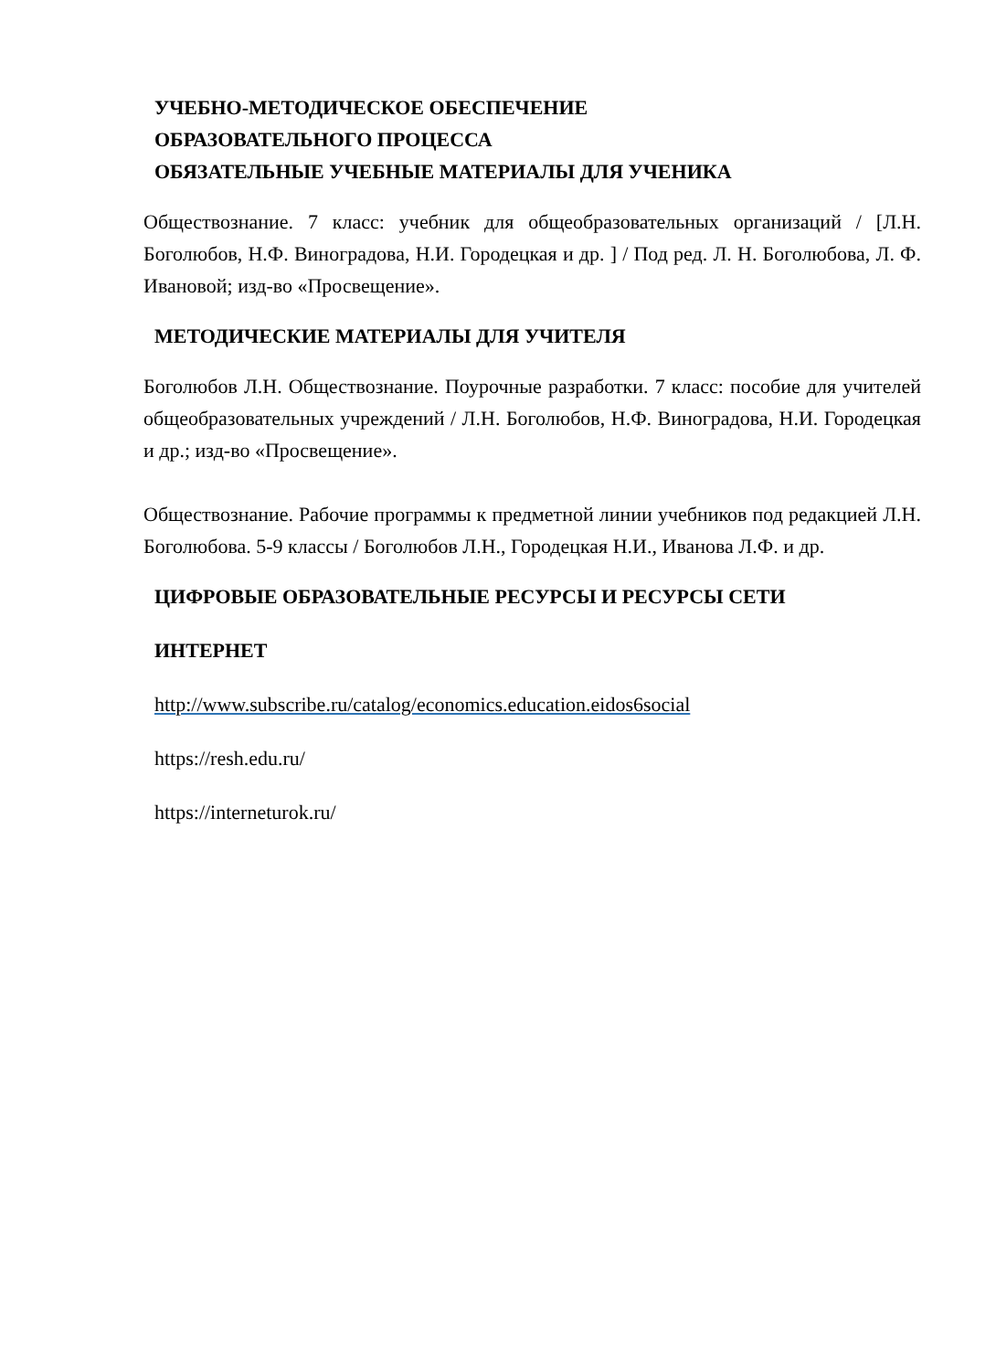УЧЕБНО-МЕТОДИЧЕСКОЕ ОБЕСПЕЧЕНИЕ
ОБРАЗОВАТЕЛЬНОГО ПРОЦЕССА
ОБЯЗАТЕЛЬНЫЕ УЧЕБНЫЕ МАТЕРИАЛЫ ДЛЯ УЧЕНИКА
Обществознание. 7 класс: учебник для общеобразовательных организаций / [Л.Н. Боголюбов, Н.Ф. Виноградова, Н.И. Городецкая и др. ] / Под ред. Л. Н. Боголюбова, Л. Ф. Ивановой; изд-во «Просвещение».
МЕТОДИЧЕСКИЕ МАТЕРИАЛЫ ДЛЯ УЧИТЕЛЯ
Боголюбов Л.Н. Обществознание. Поурочные разработки. 7 класс: пособие для учителей общеобразовательных учреждений / Л.Н. Боголюбов, Н.Ф. Виноградова, Н.И. Городецкая и др.; изд-во «Просвещение».
Обществознание. Рабочие программы к предметной линии учебников под редакцией Л.Н. Боголюбова. 5-9 классы / Боголюбов Л.Н., Городецкая Н.И., Иванова Л.Ф. и др.
ЦИФРОВЫЕ ОБРАЗОВАТЕЛЬНЫЕ РЕСУРСЫ И РЕСУРСЫ СЕТИ
ИНТЕРНЕТ
http://www.subscribe.ru/catalog/economics.education.eidos6social
https://resh.edu.ru/
https://interneturok.ru/